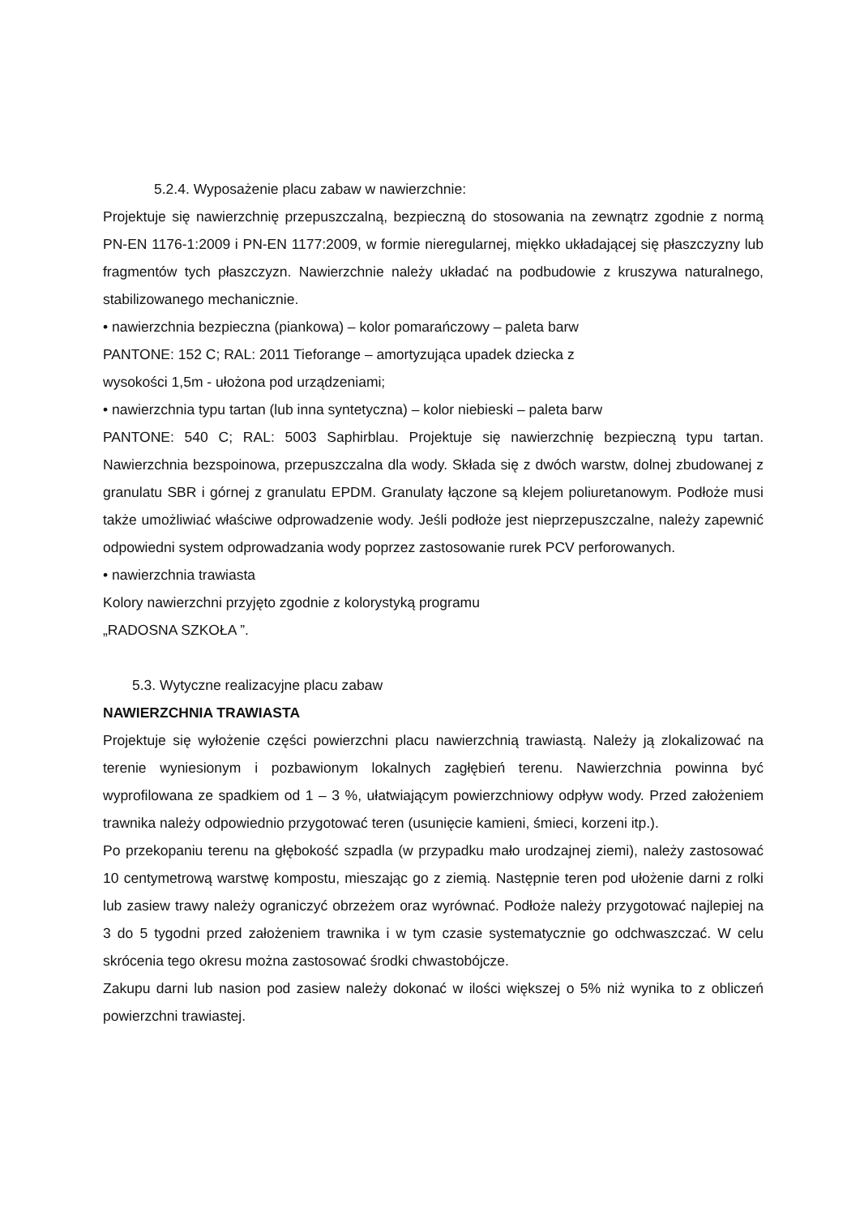5.2.4. Wyposażenie placu zabaw w nawierzchnie:
Projektuje się nawierzchnię przepuszczalną, bezpieczną do stosowania na zewnątrz zgodnie z normą PN-EN 1176-1:2009 i PN-EN 1177:2009, w formie nieregularnej, miękko układającej się płaszczyzny lub fragmentów tych płaszczyzn. Nawierzchnie należy układać na podbudowie z kruszywa naturalnego, stabilizowanego mechanicznie.
• nawierzchnia bezpieczna (piankowa) – kolor pomarańczowy – paleta barw
PANTONE: 152 C; RAL: 2011 Tieforange – amortyzująca upadek dziecka z
wysokości 1,5m - ułożona pod urządzeniami;
• nawierzchnia typu tartan (lub inna syntetyczna) – kolor niebieski – paleta barw
PANTONE: 540 C; RAL: 5003 Saphirblau. Projektuje się nawierzchnię bezpieczną typu tartan. Nawierzchnia bezspoinowa, przepuszczalna dla wody. Składa się z dwóch warstw, dolnej zbudowanej z granulatu SBR i górnej z granulatu EPDM. Granulaty łączone są klejem poliuretanowym. Podłoże musi także umożliwiać właściwe odprowadzenie wody. Jeśli podłoże jest nieprzepuszczalne, należy zapewnić odpowiedni system odprowadzania wody poprzez zastosowanie rurek PCV perforowanych.
• nawierzchnia trawiasta
Kolory nawierzchni przyjęto zgodnie z kolorystyką programu
„RADOSNA SZKOŁA ”.
5.3. Wytyczne realizacyjne placu zabaw
NAWIERZCHNIA TRAWIASTA
Projektuje się wyłożenie części powierzchni placu nawierzchnią trawiastą. Należy ją zlokalizować na terenie wyniesionym i pozbawionym lokalnych zagłębień terenu. Nawierzchnia powinna być wyprofilowana ze spadkiem od 1 – 3 %, ułatwiającym powierzchniowy odpływ wody. Przed założeniem trawnika należy odpowiednio przygotować teren (usunięcie kamieni, śmieci, korzeni itp.).
Po przekopaniu terenu na głębokość szpadla (w przypadku mało urodzajnej ziemi), należy zastosować 10 centymetrową warstwę kompostu, mieszając go z ziemią. Następnie teren pod ułożenie darni z rolki lub zasiew trawy należy ograniczyć obrzeżem oraz wyrównać. Podłoże należy przygotować najlepiej na 3 do 5 tygodni przed założeniem trawnika i w tym czasie systematycznie go odchwaszczać. W celu skrócenia tego okresu można zastosować środki chwastobójcze.
Zakupu darni lub nasion pod zasiew należy dokonać w ilości większej o 5% niż wynika to z obliczeń powierzchni trawiastej.